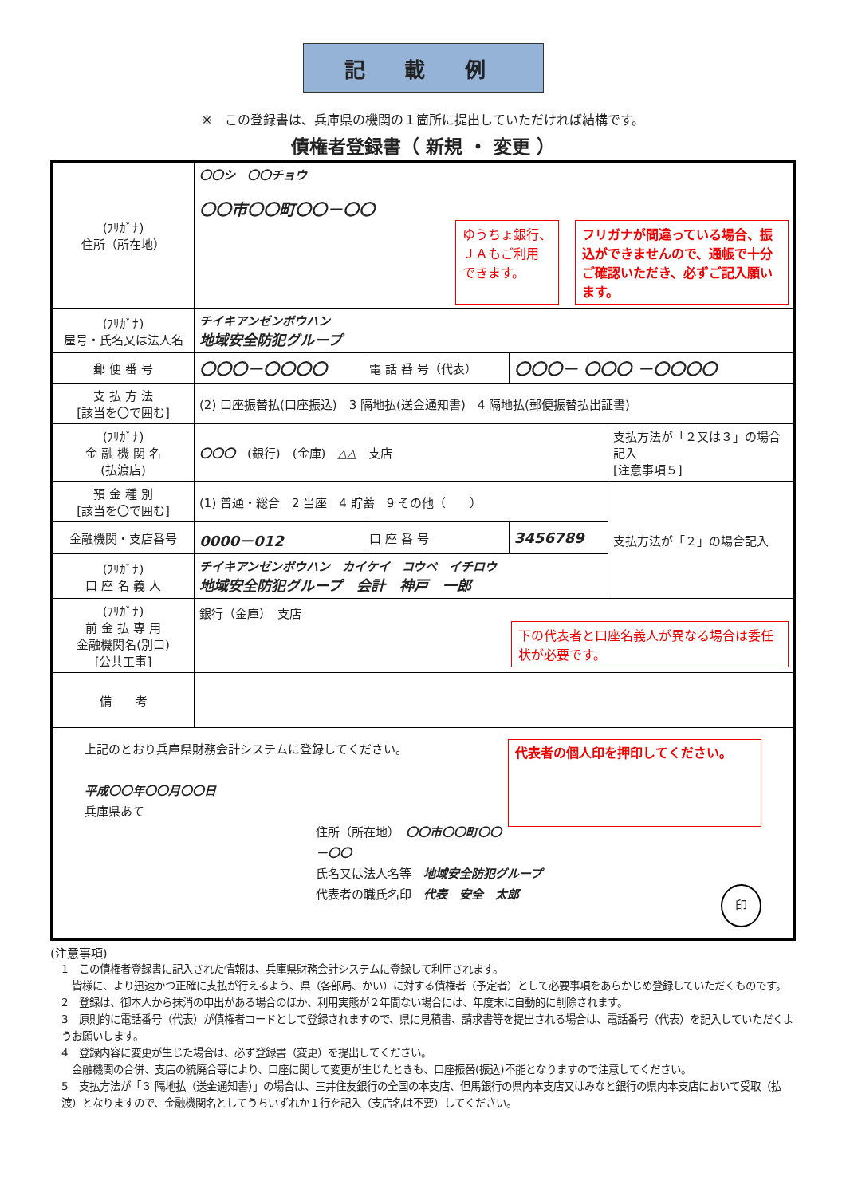記 載 例
※　この登録書は、兵庫県の機関の１箇所に提出していただければ結構です。
債権者登録書（ 新規 ・ 変更 ）
| (ﾌﾘｶﾞﾅ) 住所（所在地） | 〇〇シ 〇〇チョウ 〇〇市〇〇町〇〇－〇〇 ゆうちょ銀行、 ＪＡもご利用 できます。 フリガナが間違っている場合、振込ができませんので、通帳で十分ご確認いただき、必ずご記入願います。 | | | |
| (ﾌﾘｶﾞﾅ) 屋号・氏名又は法人名 | チイキアンゼンボウハン 地域安全防犯グループ | | | |
| 郵 便 番 号 | 〇〇〇－〇〇〇〇 | 電 話 番 号（代表） | 〇〇〇－ 〇〇〇 －〇〇〇〇 | |
| 支 払 方 法 [該当を〇で囲む] | (2) 口座振替払(口座振込) 3 隔地払(送金通知書) 4 隔地払(郵便振替払出証書) | | | |
| (ﾌﾘｶﾞﾅ) 金 融 機 関 名 (払渡店) | 〇〇〇 (銀行) (金庫) △△ 支店 | | | 支払方法が「２又は３」の場合記入 [注意事項５] |
| 預 金 種 別 [該当を〇で囲む] | (1) 普通・総合 2 当座 4 貯蓄 9 その他（ ） | | | 支払方法が「２」の場合記入 |
| 金融機関・支店番号 | 0000－012 | 口 座 番 号 | 3456789 | |
| (ﾌﾘｶﾞﾅ) 口 座 名 義 人 | チイキアンゼンボウハン カイケイ コウベ イチロウ 地域安全防犯グループ 会計 神戸 一郎 | | | |
| (ﾌﾘｶﾞﾅ) 前 金 払 専 用 金融機関名(別口) [公共工事] | 銀行（金庫） 支店 下の代表者と口座名義人が異なる場合は委任状が必要です。 | | | |
| 備 考 | | | | |
| 上記のとおり兵庫県財務会計システムに登録してください。 代表者の個人印を押印してください。 平成〇〇年〇〇月〇〇日 兵庫県あて 住所（所在地） 〇〇市〇〇町〇〇－〇〇 氏名又は法人名等 地域安全防犯グループ 代表者の職氏名印 代表 安全 太郎 印 | | | | |
(注意事項)
1　この債権者登録書に記入された情報は、兵庫県財務会計システムに登録して利用されます。
　皆様に、より迅速かつ正確に支払が行えるよう、県（各部局、かい）に対する債権者（予定者）として必要事項をあらかじめ登録していただくものです。
2　登録は、御本人から抹消の申出がある場合のほか、利用実態が２年間ない場合には、年度末に自動的に削除されます。
3　原則的に電話番号（代表）が債権者コードとして登録されますので、県に見積書、請求書等を提出される場合は、電話番号（代表）を記入していただくようお願いします。
4　登録内容に変更が生じた場合は、必ず登録書（変更）を提出してください。
　金融機関の合併、支店の統廃合等により、口座に関して変更が生じたときも、口座振替(振込)不能となりますので注意してください。
5　支払方法が「３ 隔地払（送金通知書）」の場合は、三井住友銀行の全国の本支店、但馬銀行の県内本支店又はみなと銀行の県内本支店において受取（払渡）となりますので、金融機関名としてうちいずれか１行を記入（支店名は不要）してください。